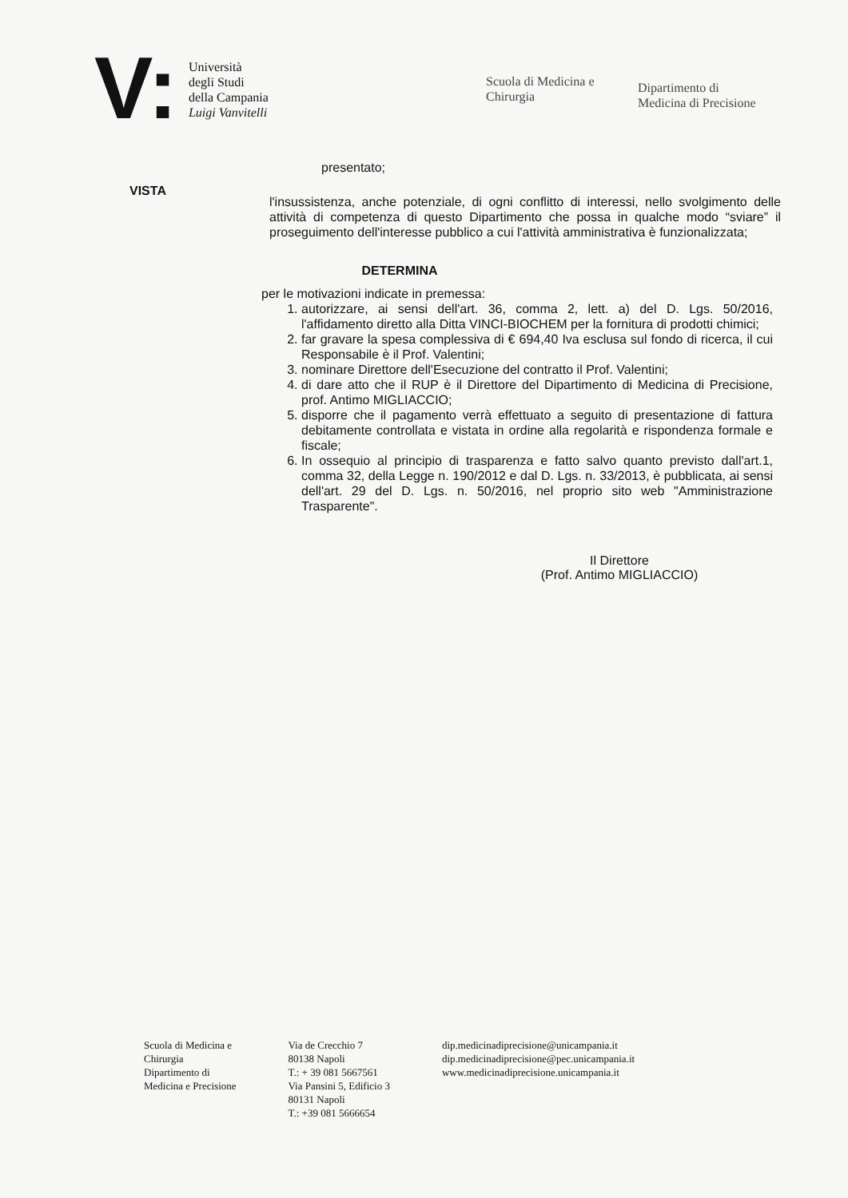V:
Università
degli Studi
della Campania
Luigi Vanvitelli
Scuola di Medicina e Chirurgia
Dipartimento di
Medicina di Precisione
presentato;
VISTA
l'insussistenza, anche potenziale, di ogni conflitto di interessi, nello svolgimento delle attività di competenza di questo Dipartimento che possa in qualche modo “sviare” il proseguimento dell'interesse pubblico a cui l'attività amministrativa è funzionalizzata;
DETERMINA
per le motivazioni indicate in premessa:
1. autorizzare, ai sensi dell'art. 36, comma 2, lett. a) del D. Lgs. 50/2016, l'affidamento diretto alla Ditta VINCI-BIOCHEM per la fornitura di prodotti chimici;
2. far gravare la spesa complessiva di € 694,40 Iva esclusa sul fondo di ricerca, il cui Responsabile è il Prof. Valentini;
3. nominare Direttore dell'Esecuzione del contratto il Prof. Valentini;
4. di dare atto che il RUP è il Direttore del Dipartimento di Medicina di Precisione, prof. Antimo MIGLIACCIO;
5. disporre che il pagamento verrà effettuato a seguito di presentazione di fattura debitamente controllata e vistata in ordine alla regolarità e rispondenza formale e fiscale;
6. In ossequio al principio di trasparenza e fatto salvo quanto previsto dall'art.1, comma 32, della Legge n. 190/2012 e dal D. Lgs. n. 33/2013, è pubblicata, ai sensi dell'art. 29 del D. Lgs. n. 50/2016, nel proprio sito web "Amministrazione Trasparente".
Il Direttore
(Prof. Antimo MIGLIACCIO)
Scuola di Medicina e
Chirurgia
Dipartimento di
Medicina e Precisione
Via de Crecchio 7
80138 Napoli
T.: + 39 081 5667561
Via Pansini 5, Edificio 3
80131 Napoli
T.: +39 081 5666654
dip.medicinadiprecisione@unicampania.it
dip.medicinadiprecisione@pec.unicampania.it
www.medicinadiprecisione.unicampania.it